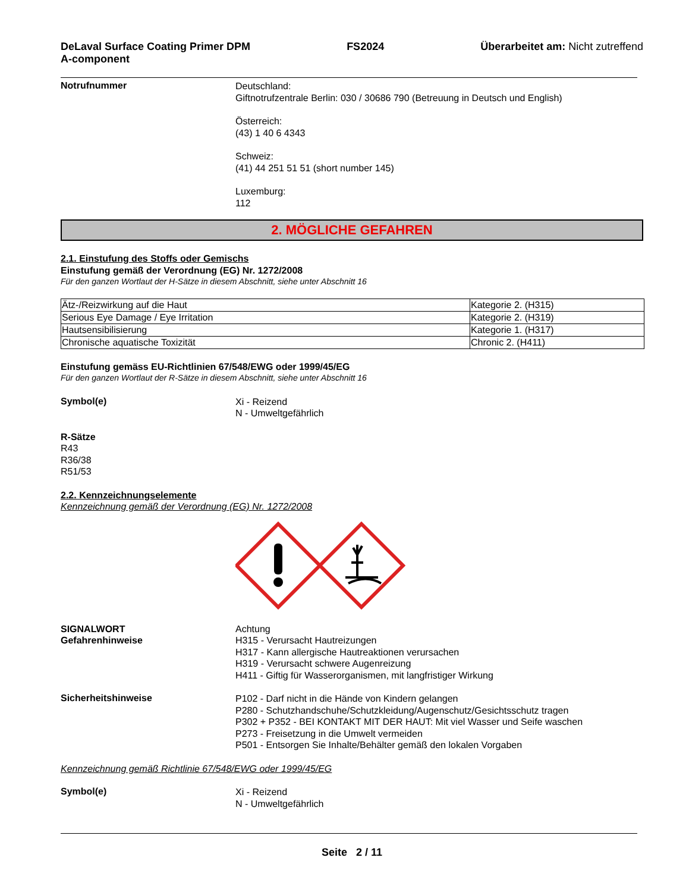DeLaval Surface Coating Primer DPM
A-component FS2024 Überarbeitet am: Nicht zutreffend
Notrufnummer
Deutschland:
Giftnotrufzentrale Berlin: 030 / 30686 790 (Betreuung in Deutsch und English)
Österreich:
(43) 1 40 6 4343
Schweiz:
(41) 44 251 51 51 (short number 145)
Luxemburg:
112
2. MÖGLICHE GEFAHREN
2.1. Einstufung des Stoffs oder Gemischs
Einstufung gemäß der Verordnung (EG) Nr. 1272/2008
Für den ganzen Wortlaut der H-Sätze in diesem Abschnitt, siehe unter Abschnitt 16
| Ätz-/Reizwirkung auf die Haut | Kategorie 2. (H315) |
| Serious Eye Damage / Eye Irritation | Kategorie 2. (H319) |
| Hautsensibilisierung | Kategorie 1. (H317) |
| Chronische aquatische Toxizität | Chronic 2. (H411) |
Einstufung gemäss EU-Richtlinien 67/548/EWG oder 1999/45/EG
Für den ganzen Wortlaut der R-Sätze in diesem Abschnitt, siehe unter Abschnitt 16
Symbol(e)
Xi - Reizend
N - Umweltgefährlich
R-Sätze
R43
R36/38
R51/53
2.2. Kennzeichnungselemente
Kennzeichnung gemäß der Verordnung (EG) Nr. 1272/2008
SIGNALWORT
Gefahrenhinweise
Achtung
H315 - Verursacht Hautreizungen
H317 - Kann allergische Hautreaktionen verursachen
H319 - Verursacht schwere Augenreizung
H411 - Giftig für Wasserorganismen, mit langfristiger Wirkung
Sicherheitshinweise
P102 - Darf nicht in die Hände von Kindern gelangen
P280 - Schutzhandschuhe/Schutzkleidung/Augenschutz/Gesichtsschutz tragen
P302 + P352 - BEI KONTAKT MIT DER HAUT: Mit viel Wasser und Seife waschen
P273 - Freisetzung in die Umwelt vermeiden
P501 - Entsorgen Sie Inhalte/Behälter gemäß den lokalen Vorgaben
Kennzeichnung gemäß Richtlinie 67/548/EWG oder 1999/45/EG
Symbol(e)
Xi - Reizend
N - Umweltgefährlich
Seite 2 / 11